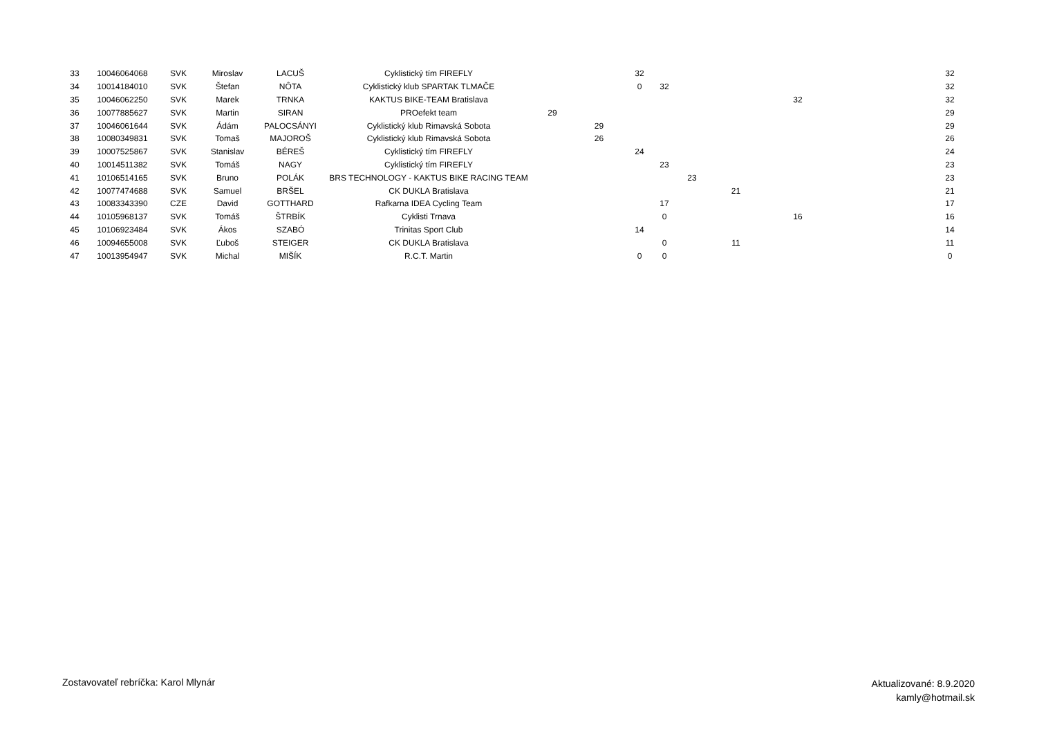| 33 | 10046064068 | SVK | Miroslav | LACUŠ | Cyklistický tím FIREFLY | | | 32 | | | | | | 32 |
| 34 | 10014184010 | SVK | Štefan | NÔTA | Cyklistický klub SPARTAK TLMAČE | | | 0 | 32 | | | | | 32 |
| 35 | 10046062250 | SVK | Marek | TRNKA | KAKTUS BIKE-TEAM Bratislava | | | | | | | 32 | | 32 |
| 36 | 10077885627 | SVK | Martin | SIRAN | PROefekt team | 29 | | | | | | | | 29 |
| 37 | 10046061644 | SVK | Ádám | PALOCSÁNYI | Cyklistický klub Rimavská Sobota | | 29 | | | | | | | 29 |
| 38 | 10080349831 | SVK | Tomaš | MAJOROŠ | Cyklistický klub Rimavská Sobota | | 26 | | | | | | | 26 |
| 39 | 10007525867 | SVK | Stanislav | BÉREŠ | Cyklistický tím FIREFLY | | | 24 | | | | | | 24 |
| 40 | 10014511382 | SVK | Tomáš | NAGY | Cyklistický tím FIREFLY | | | | 23 | | | | | 23 |
| 41 | 10106514165 | SVK | Bruno | POLÁK | BRS TECHNOLOGY - KAKTUS BIKE RACING TEAM | | | | | 23 | | | | 23 |
| 42 | 10077474688 | SVK | Samuel | BRŠEL | CK DUKLA Bratislava | | | | | | 21 | | | 21 |
| 43 | 10083343390 | CZE | David | GOTTHARD | Rafkarna IDEA Cycling Team | | | | 17 | | | | | 17 |
| 44 | 10105968137 | SVK | Tomáš | ŠTRBÍK | Cyklisti Trnava | | | | 0 | | | 16 | | 16 |
| 45 | 10106923484 | SVK | Ákos | SZABÓ | Trinitas Sport Club | | | 14 | | | | | | 14 |
| 46 | 10094655008 | SVK | Ľuboš | STEIGER | CK DUKLA Bratislava | | | | 0 | | 11 | | | 11 |
| 47 | 10013954947 | SVK | Michal | MIŠÍK | R.C.T. Martin | | | 0 | 0 | | | | | 0 |
Zostavovateľ rebríčka: Karol Mlynár
Aktualizované: 8.9.2020
kamly@hotmail.sk